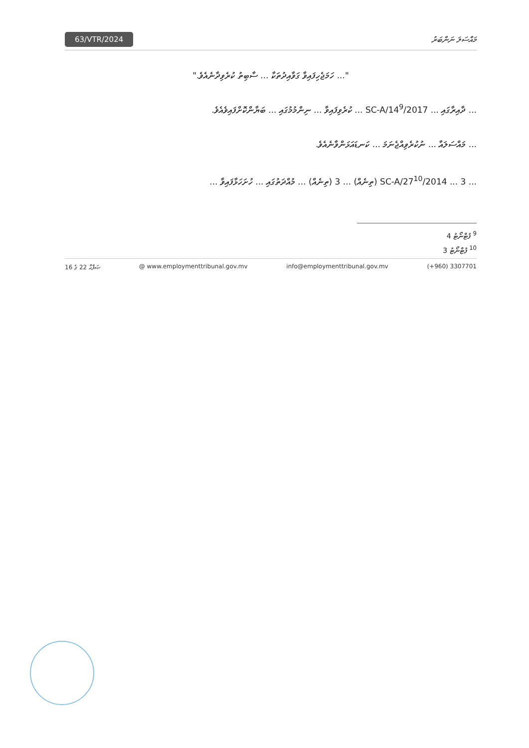63/VTR/2024 މައްސަލަ ނަންބަރު
"... ހަމަޖެހިފައިވާ ގަވާއިދުތަކާ ... ސާބިތު ކުރެވިދާނެއެވެ."
... ދާއިރާގައި ... SC-A/14<sup>9</sup>/2017 ... ކުރެވިފައިވާ ... ނިންމުމުގައި ... ބަޔާންކޮށްފައިވެއެވެ.
... މައްސަލައާ ... ނުކުރެވިއްޖެނަމަ ... ކަނޑައަޅަންވާނެއެވެ.
... SC-A/27<sup>10</sup>/2014 ... 3 (ތިނެއް) ... 3 (ތިނެއް) ... މުއްދަތުގައި ... ހުށަހަޅާފައިވާ ...
<sup>9</sup> ފުޓްނޯޓު 4
<sup>10</sup> ފުޓްނޯޓު 3
ޞަފްޙާ 22 ގެ 16 @ www.employmenttribunal.gov.mv info@employmenttribunal.gov.mv (+960) 3307701